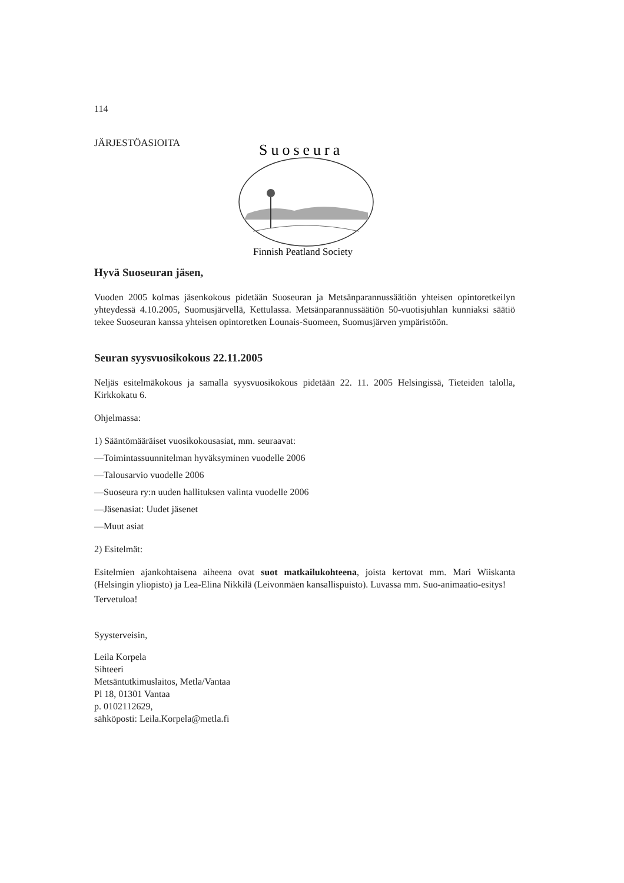114
JÄRJESTÖASIOITA
Suoseura
Finnish Peatland Society
Hyvä Suoseuran jäsen,
Vuoden 2005 kolmas jäsenkokous pidetään Suoseuran ja Metsänparannussäätiön yhteisen opintoretkeilyn yhteydessä 4.10.2005, Suomusjärvellä, Kettulassa. Metsänparannussäätiön 50-vuotisjuhlan kunniaksi säätiö tekee Suoseuran kanssa yhteisen opintoretken Lounais-Suomeen, Suomusjärven ympäristöön.
Seuran syysvuosikokous 22.11.2005
Neljäs esitelmäkokous ja samalla syysvuosikokous pidetään 22. 11. 2005 Helsingissä, Tieteiden talolla, Kirkkokatu 6.
Ohjelmassa:
1) Sääntömääräiset vuosikokousasiat, mm. seuraavat:
—Toimintassuunnitelman hyväksyminen vuodelle 2006
—Talousarvio vuodelle 2006
—Suoseura ry:n uuden hallituksen valinta vuodelle 2006
—Jäsenasiat: Uudet jäsenet
—Muut asiat
2) Esitelmät:
Esitelmien ajankohtaisena aiheena ovat suot matkailukohteena, joista kertovat mm. Mari Wiiskanta (Helsingin yliopisto) ja Lea-Elina Nikkilä (Leivonmäen kansallispuisto). Luvassa mm. Suo-animaatio-esitys!
Tervetuloa!
Syysterveisin,
Leila Korpela
Sihteeri
Metsäntutkimuslaitos, Metla/Vantaa
Pl 18, 01301 Vantaa
p. 0102112629,
sähköposti: Leila.Korpela@metla.fi